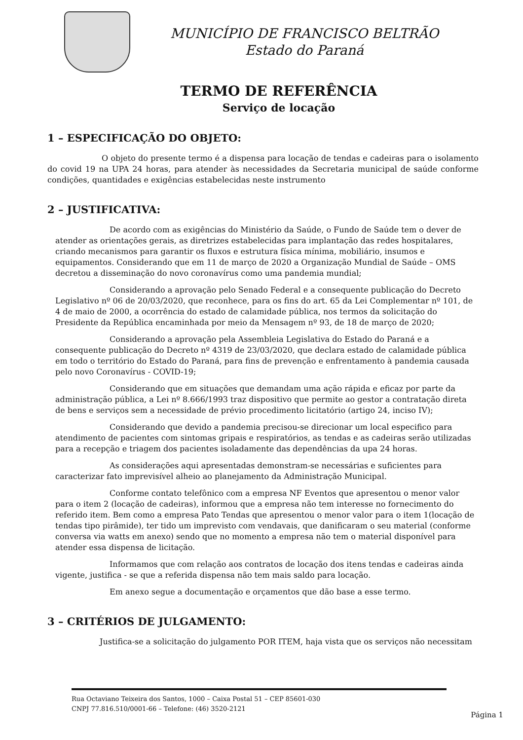MUNICÍPIO DE FRANCISCO BELTRÃO
Estado do Paraná
TERMO DE REFERÊNCIA
Serviço de locação
1 – ESPECIFICAÇÃO DO OBJETO:
O objeto do presente termo é a dispensa para locação de tendas e cadeiras para o isolamento do covid 19 na UPA 24 horas, para atender às necessidades da Secretaria municipal de saúde conforme condições, quantidades e exigências estabelecidas neste instrumento
2 – JUSTIFICATIVA:
De acordo com as exigências do Ministério da Saúde, o Fundo de Saúde tem o dever de atender as orientações gerais, as diretrizes estabelecidas para implantação das redes hospitalares, criando mecanismos para garantir os fluxos e estrutura física mínima, mobiliário, insumos e equipamentos. Considerando que em 11 de março de 2020 a Organização Mundial de Saúde – OMS decretou a disseminação do novo coronavírus como uma pandemia mundial;
Considerando a aprovação pelo Senado Federal e a consequente publicação do Decreto Legislativo nº 06 de 20/03/2020, que reconhece, para os fins do art. 65 da Lei Complementar nº 101, de 4 de maio de 2000, a ocorrência do estado de calamidade pública, nos termos da solicitação do Presidente da República encaminhada por meio da Mensagem nº 93, de 18 de março de 2020;
Considerando a aprovação pela Assembleia Legislativa do Estado do Paraná e a consequente publicação do Decreto nº 4319 de 23/03/2020, que declara estado de calamidade pública em todo o território do Estado do Paraná, para fins de prevenção e enfrentamento à pandemia causada pelo novo Coronavírus - COVID-19;
Considerando que em situações que demandam uma ação rápida e eficaz por parte da administração pública, a Lei nº 8.666/1993 traz dispositivo que permite ao gestor a contratação direta de bens e serviços sem a necessidade de prévio procedimento licitatório (artigo 24, inciso IV);
Considerando que devido a pandemia precisou-se direcionar um local especifico para atendimento de pacientes com sintomas gripais e respiratórios, as tendas e as cadeiras serão utilizadas para a recepção e triagem dos pacientes isoladamente das dependências da upa 24 horas.
As considerações aqui apresentadas demonstram-se necessárias e suficientes para caracterizar fato imprevisível alheio ao planejamento da Administração Municipal.
Conforme contato telefônico com a empresa NF Eventos que apresentou o menor valor para o item 2 (locação de cadeiras), informou que a empresa não tem interesse no fornecimento do referido item. Bem como a empresa Pato Tendas que apresentou o menor valor para o item 1(locação de tendas tipo pirâmide), ter tido um imprevisto com vendavais, que danificaram o seu material (conforme conversa via watts em anexo) sendo que no momento a empresa não tem o material disponível para atender essa dispensa de licitação.
Informamos que com relação aos contratos de locação dos itens tendas e cadeiras ainda vigente, justifica - se que a referida dispensa não tem mais saldo para locação.
Em anexo segue a documentação e orçamentos que dão base a esse termo.
3 – CRITÉRIOS DE JULGAMENTO:
Justifica-se a solicitação do julgamento POR ITEM, haja vista que os serviços não necessitam
Rua Octaviano Teixeira dos Santos, 1000 – Caixa Postal 51 – CEP 85601-030
CNPJ 77.816.510/0001-66 – Telefone: (46) 3520-2121
Página 1